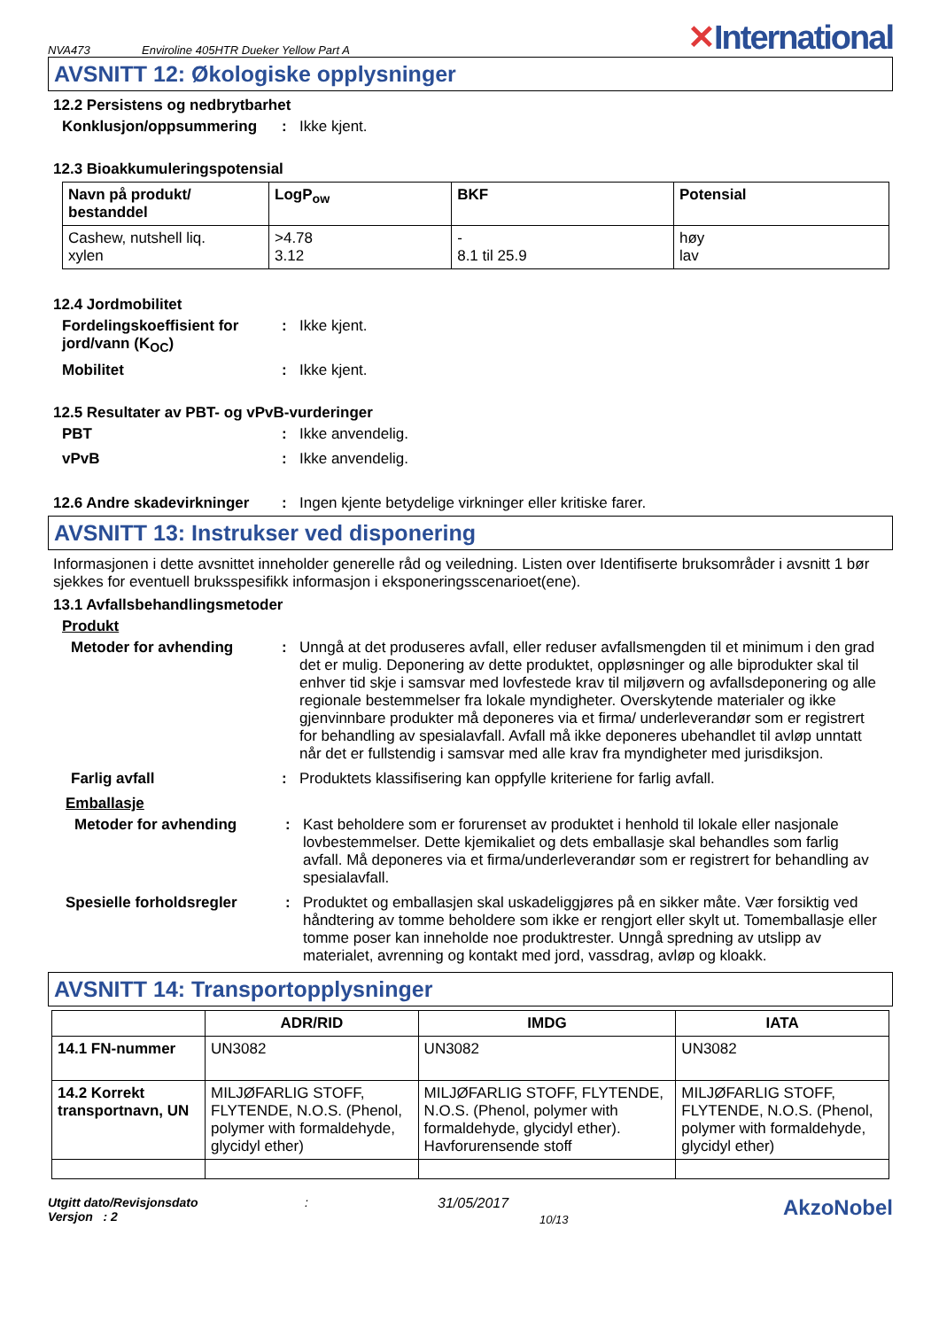NVA473 Enviroline 405HTR Dueker Yellow Part A ✕International
AVSNITT 12: Økologiske opplysninger
12.2 Persistens og nedbrytbarhet
Konklusjon/oppsummering: Ikke kjent.
12.3 Bioakkumuleringspotensial
| Navn på produkt/ bestanddel | LogP<sub>ow</sub> | BKF | Potensial |
| --- | --- | --- | --- |
| Cashew, nutshell liq. xylen | >4.78 3.12 | - 8.1 til 25.9 | høy lav |
12.4 Jordmobilitet
Fordelingskoeffisient for jord/vann (K<sub>OC</sub>): Ikke kjent.
Mobilitet: Ikke kjent.
12.5 Resultater av PBT- og vPvB-vurderinger
PBT: Ikke anvendelig.
vPvB: Ikke anvendelig.
12.6 Andre skadevirkninger: Ingen kjente betydelige virkninger eller kritiske farer.
AVSNITT 13: Instrukser ved disponering
Informasjonen i dette avsnittet inneholder generelle råd og veiledning. Listen over Identifiserte bruksområder i avsnitt 1 bør sjekkes for eventuell bruksspesifikk informasjon i eksponeringsscenarioet(ene).
13.1 Avfallsbehandlingsmetoder
Produkt
Metoder for avhending: Unngå at det produseres avfall, eller reduser avfallsmengden til et minimum i den grad det er mulig. Deponering av dette produktet, oppløsninger og alle biprodukter skal til enhver tid skje i samsvar med lovfestede krav til miljøvern og avfallsdeponering og alle regionale bestemmelser fra lokale myndigheter. Overskytende materialer og ikke gjenvinnbare produkter må deponeres via et firma/ underleverandør som er registrert for behandling av spesialavfall. Avfall må ikke deponeres ubehandlet til avløp unntatt når det er fullstendig i samsvar med alle krav fra myndigheter med jurisdiksjon.
Farlig avfall: Produktets klassifisering kan oppfylle kriteriene for farlig avfall.
Emballasje
Metoder for avhending: Kast beholdere som er forurenset av produktet i henhold til lokale eller nasjonale lovbestemmelser. Dette kjemikaliet og dets emballasje skal behandles som farlig avfall. Må deponeres via et firma/underleverandør som er registrert for behandling av spesialavfall.
Spesielle forholdsregler: Produktet og emballasjen skal uskadeliggjøres på en sikker måte. Vær forsiktig ved håndtering av tomme beholdere som ikke er rengjort eller skylt ut. Tomemballasje eller tomme poser kan inneholde noe produktrester. Unngå spredning av utslipp av materialet, avrenning og kontakt med jord, vassdrag, avløp og kloakk.
AVSNITT 14: Transportopplysninger
| | ADR/RID | IMDG | IATA |
| --- | --- | --- | --- |
| 14.1 FN-nummer | UN3082 | UN3082 | UN3082 |
| 14.2 Korrekt transportnavn, UN | MILJØFARLIG STOFF, FLYTENDE, N.O.S. (Phenol, polymer with formaldehyde, glycidyl ether) | MILJØFARLIG STOFF, FLYTENDE, N.O.S. (Phenol, polymer with formaldehyde, glycidyl ether). Havforurensende stoff | MILJØFARLIG STOFF, FLYTENDE, N.O.S. (Phenol, polymer with formaldehyde, glycidyl ether) |
Utgitt dato/Revisjonsdato
Versjon : 2
:
31/05/2017
10/13
AkzoNobel